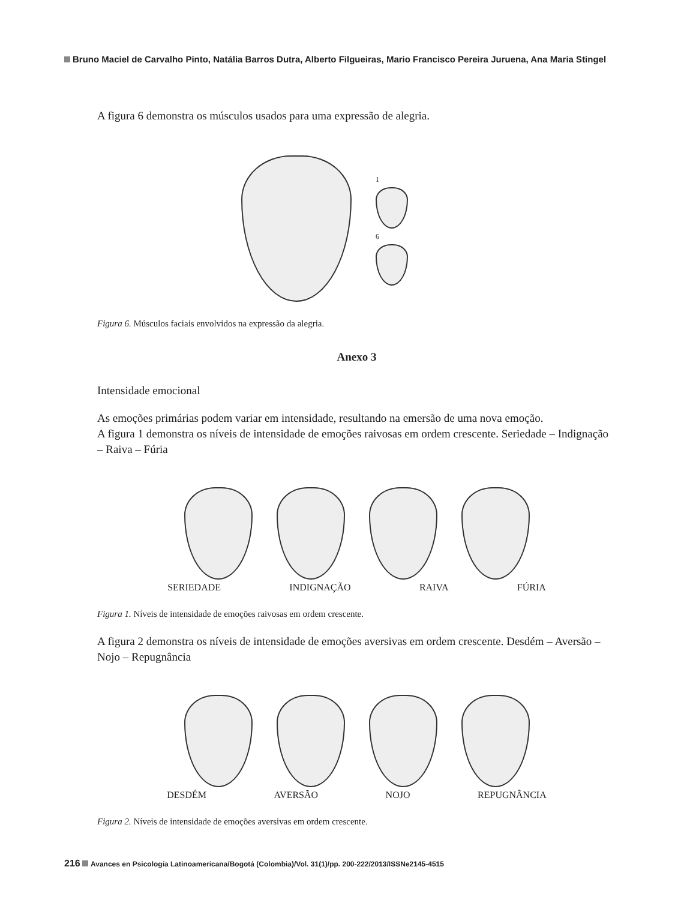Bruno Maciel de Carvalho Pinto, Natália Barros Dutra, Alberto Filgueiras, Mario Francisco Pereira Juruena, Ana Maria Stingel
A figura 6 demonstra os músculos usados para uma expressão de alegria.
1
6
Figura 6. Músculos faciais envolvidos na expressão da alegria.
Anexo 3
Intensidade emocional
As emoções primárias podem variar em intensidade, resultando na emersão de uma nova emoção.
A figura 1 demonstra os níveis de intensidade de emoções raivosas em ordem crescente. Seriedade – Indignação – Raiva – Fúria
SERIEDADE INDIGNAÇÃO RAIVA FÚRIA
Figura 1. Níveis de intensidade de emoções raivosas em ordem crescente.
A figura 2 demonstra os níveis de intensidade de emoções aversivas em ordem crescente. Desdém – Aversão – Nojo – Repugnância
DESDÉM AVERSÃO NOJO REPUGNÂNCIA
Figura 2. Níveis de intensidade de emoções aversivas em ordem crescente.
216 Avances en Psicología Latinoamericana/Bogotá (Colombia)/Vol. 31(1)/pp. 200-222/2013/ISSNe2145-4515